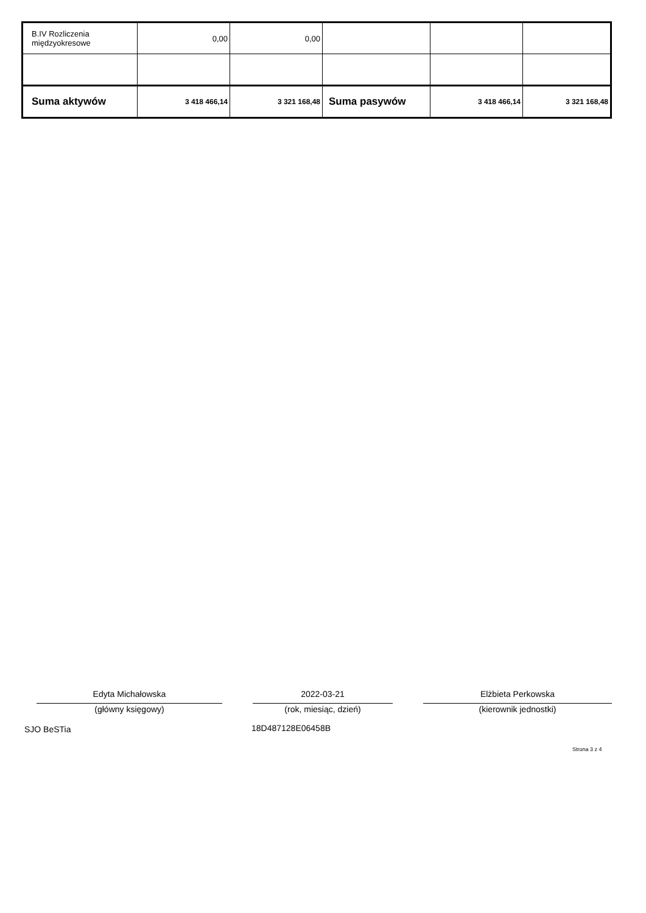| B.IV Rozliczenia międzyokresowe | 0,00 | 0,00 | | | |
| Suma aktywów | 3 418 466,14 | 3 321 168,48 | Suma pasywów | 3 418 466,14 | 3 321 168,48 |
Edyta Michałowska 2022-03-21 Elżbieta Perkowska
(główny księgowy) (rok, miesiąc, dzień) (kierownik jednostki)
SJO BeSTia 18D487128E06458B
Strona 3 z 4